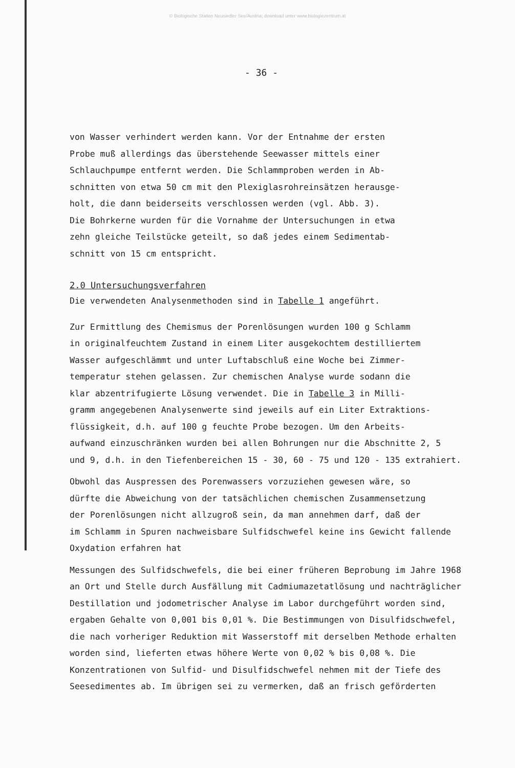© Biologische Station Neusiedler See/Austria; download unter www.biologiezentrum.at
- 36 -
von Wasser verhindert werden kann. Vor der Entnahme der ersten
Probe muß allerdings das überstehende Seewasser mittels einer
Schlauchpumpe entfernt werden. Die Schlammproben werden in Ab-
schnitten von etwa 50 cm mit den Plexiglasrohreinsätzen herausge-
holt, die dann beiderseits verschlossen werden (vgl. Abb. 3).
Die Bohrkerne wurden für die Vornahme der Untersuchungen in etwa
zehn gleiche Teilstücke geteilt, so daß jedes einem Sedimentab-
schnitt von 15 cm entspricht.
2.0 Untersuchungsverfahren
Die verwendeten Analysenmethoden sind in Tabelle 1 angeführt.
Zur Ermittlung des Chemismus der Porenlösungen wurden 100 g Schlamm
in originalfeuchtem Zustand in einem Liter ausgekochtem destilliertem
Wasser aufgeschlämmt und unter Luftabschluß eine Woche bei Zimmer-
temperatur stehen gelassen. Zur chemischen Analyse wurde sodann die
klar abzentrifugierte Lösung verwendet. Die in Tabelle 3 in Milli-
gramm angegebenen Analysenwerte sind jeweils auf ein Liter Extraktions-
flüssigkeit, d.h. auf 100 g feuchte Probe bezogen. Um den Arbeits-
aufwand einzuschränken wurden bei allen Bohrungen nur die Abschnitte 2, 5
und 9, d.h. in den Tiefenbereichen 15 - 30, 60 - 75 und 120 - 135 extrahiert.
Obwohl das Auspressen des Porenwassers vorzuziehen gewesen wäre, so
dürfte die Abweichung von der tatsächlichen chemischen Zusammensetzung
der Porenlösungen nicht allzugroß sein, da man annehmen darf, daß der
im Schlamm in Spuren nachweisbare Sulfidschwefel keine ins Gewicht fallende
Oxydation erfahren hat
Messungen des Sulfidschwefels, die bei einer früheren Beprobung im Jahre 1968
an Ort und Stelle durch Ausfällung mit Cadmiumazetatlösung und nachträglicher
Destillation und jodometrischer Analyse im Labor durchgeführt worden sind,
ergaben Gehalte von 0,001 bis 0,01 %. Die Bestimmungen von Disulfidschwefel,
die nach vorheriger Reduktion mit Wasserstoff mit derselben Methode erhalten
worden sind, lieferten etwas höhere Werte von 0,02 % bis 0,08 %. Die
Konzentrationen von Sulfid- und Disulfidschwefel nehmen mit der Tiefe des
Seesedimentes ab. Im übrigen sei zu vermerken, daß an frisch geförderten